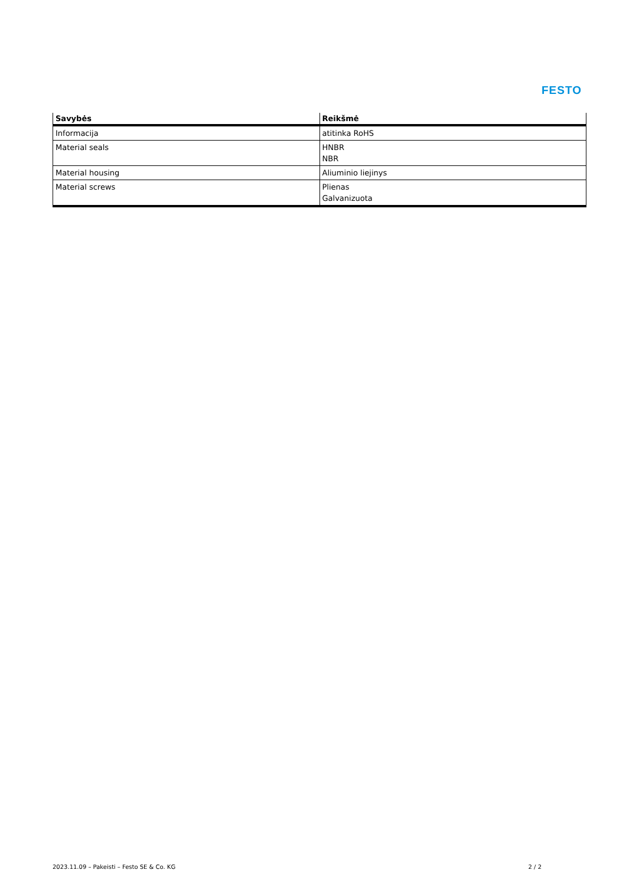FESTO
| Savybės | Reikšmė |
| --- | --- |
| Informacija | atitinka RoHS |
| Material seals | HNBR NBR |
| Material housing | Aliuminio liejinys |
| Material screws | Plienas Galvanizuota |
2023.11.09 – Pakeisti – Festo SE & Co. KG 2 / 2